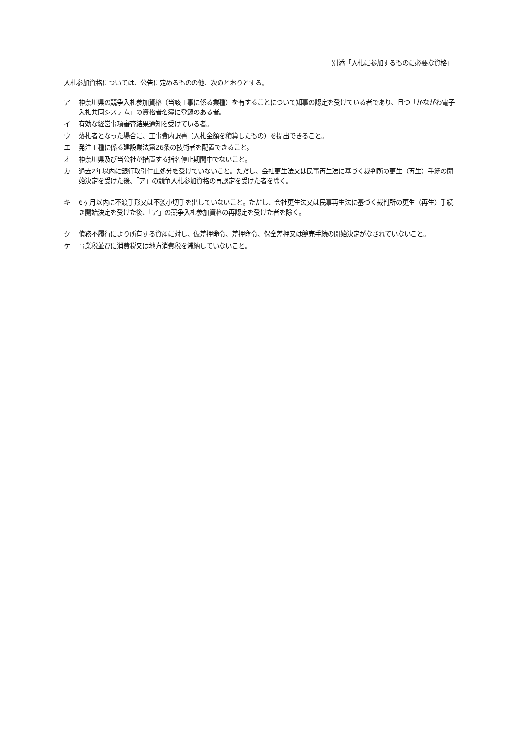別添「入札に参加するものに必要な資格」
入札参加資格については、公告に定めるものの他、次のとおりとする。
ア 神奈川県の競争入札参加資格（当該工事に係る業種）を有することについて知事の認定を受けている者であり、且つ「かながわ電子入札共同システム」の資格者名簿に登録のある者。
イ 有効な経営事項審査結果通知を受けている者。
ウ 落札者となった場合に、工事費内訳書（入札金額を積算したもの）を提出できること。
エ 発注工種に係る建設業法第26条の技術者を配置できること。
オ 神奈川県及び当公社が措置する指名停止期間中でないこと。
カ 過去2年以内に銀行取引停止処分を受けていないこと。ただし、会社更生法又は民事再生法に基づく裁判所の更生（再生）手続の開始決定を受けた後、「ア」の競争入札参加資格の再認定を受けた者を除く。
キ 6ヶ月以内に不渡手形又は不渡小切手を出していないこと。ただし、会社更生法又は民事再生法に基づく裁判所の更生（再生）手続き開始決定を受けた後、「ア」の競争入札参加資格の再認定を受けた者を除く。
ク 債務不履行により所有する資産に対し、仮差押命令、差押命令、保全差押又は競売手続の開始決定がなされていないこと。
ケ 事業税並びに消費税又は地方消費税を滞納していないこと。